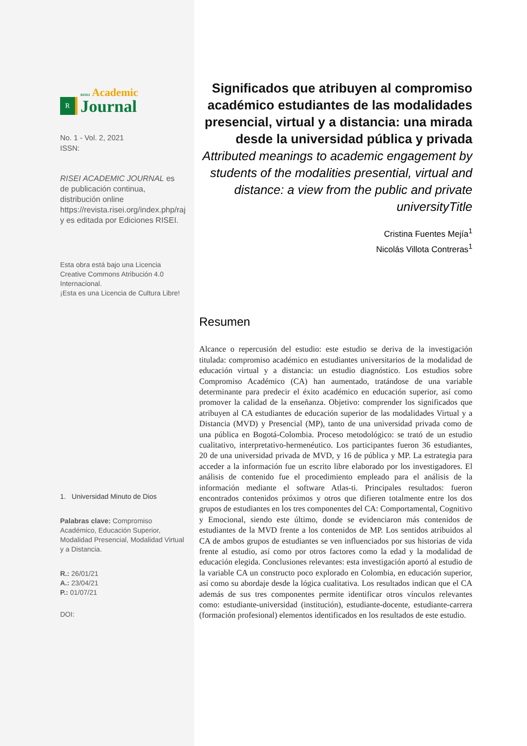R
RISEI Academic
Journal
No. 1 - Vol. 2, 2021
ISSN:
RISEI ACADEMIC JOURNAL es de publicación continua, distribución online https://revista.risei.org/index.php/raj y es editada por Ediciones RISEI.
Esta obra está bajo una Licencia Creative Commons Atribución 4.0 Internacional.
¡Esta es una Licencia de Cultura Libre!
1. Universidad Minuto de Dios
Palabras clave: Compromiso Académico, Educación Superior, Modalidad Presencial, Modalidad Virtual y a Distancia.
R.: 26/01/21
A.: 23/04/21
P.: 01/07/21
DOI:
Significados que atribuyen al compromiso académico estudiantes de las modalidades presencial, virtual y a distancia: una mirada desde la universidad pública y privada
Attributed meanings to academic engagement by students of the modalities presential, virtual and distance: a view from the public and private universityTitle
Cristina Fuentes Mejía<sup>1</sup>
Nicolás Villota Contreras<sup>1</sup>
Resumen
Alcance o repercusión del estudio: este estudio se deriva de la investigación titulada: compromiso académico en estudiantes universitarios de la modalidad de educación virtual y a distancia: un estudio diagnóstico. Los estudios sobre Compromiso Académico (CA) han aumentado, tratándose de una variable determinante para predecir el éxito académico en educación superior, así como promover la calidad de la enseñanza. Objetivo: comprender los significados que atribuyen al CA estudiantes de educación superior de las modalidades Virtual y a Distancia (MVD) y Presencial (MP), tanto de una universidad privada como de una pública en Bogotá-Colombia. Proceso metodológico: se trató de un estudio cualitativo, interpretativo-hermenéutico. Los participantes fueron 36 estudiantes, 20 de una universidad privada de MVD, y 16 de pública y MP. La estrategia para acceder a la información fue un escrito libre elaborado por los investigadores. El análisis de contenido fue el procedimiento empleado para el análisis de la información mediante el software Atlas-ti. Principales resultados: fueron encontrados contenidos próximos y otros que difieren totalmente entre los dos grupos de estudiantes en los tres componentes del CA: Comportamental, Cognitivo y Emocional, siendo este último, donde se evidenciaron más contenidos de estudiantes de la MVD frente a los contenidos de MP. Los sentidos atribuidos al CA de ambos grupos de estudiantes se ven influenciados por sus historias de vida frente al estudio, así como por otros factores como la edad y la modalidad de educación elegida. Conclusiones relevantes: esta investigación aportó al estudio de la variable CA un constructo poco explorado en Colombia, en educación superior, así como su abordaje desde la lógica cualitativa. Los resultados indican que el CA además de sus tres componentes permite identificar otros vínculos relevantes como: estudiante-universidad (institución), estudiante-docente, estudiante-carrera (formación profesional) elementos identificados en los resultados de este estudio.